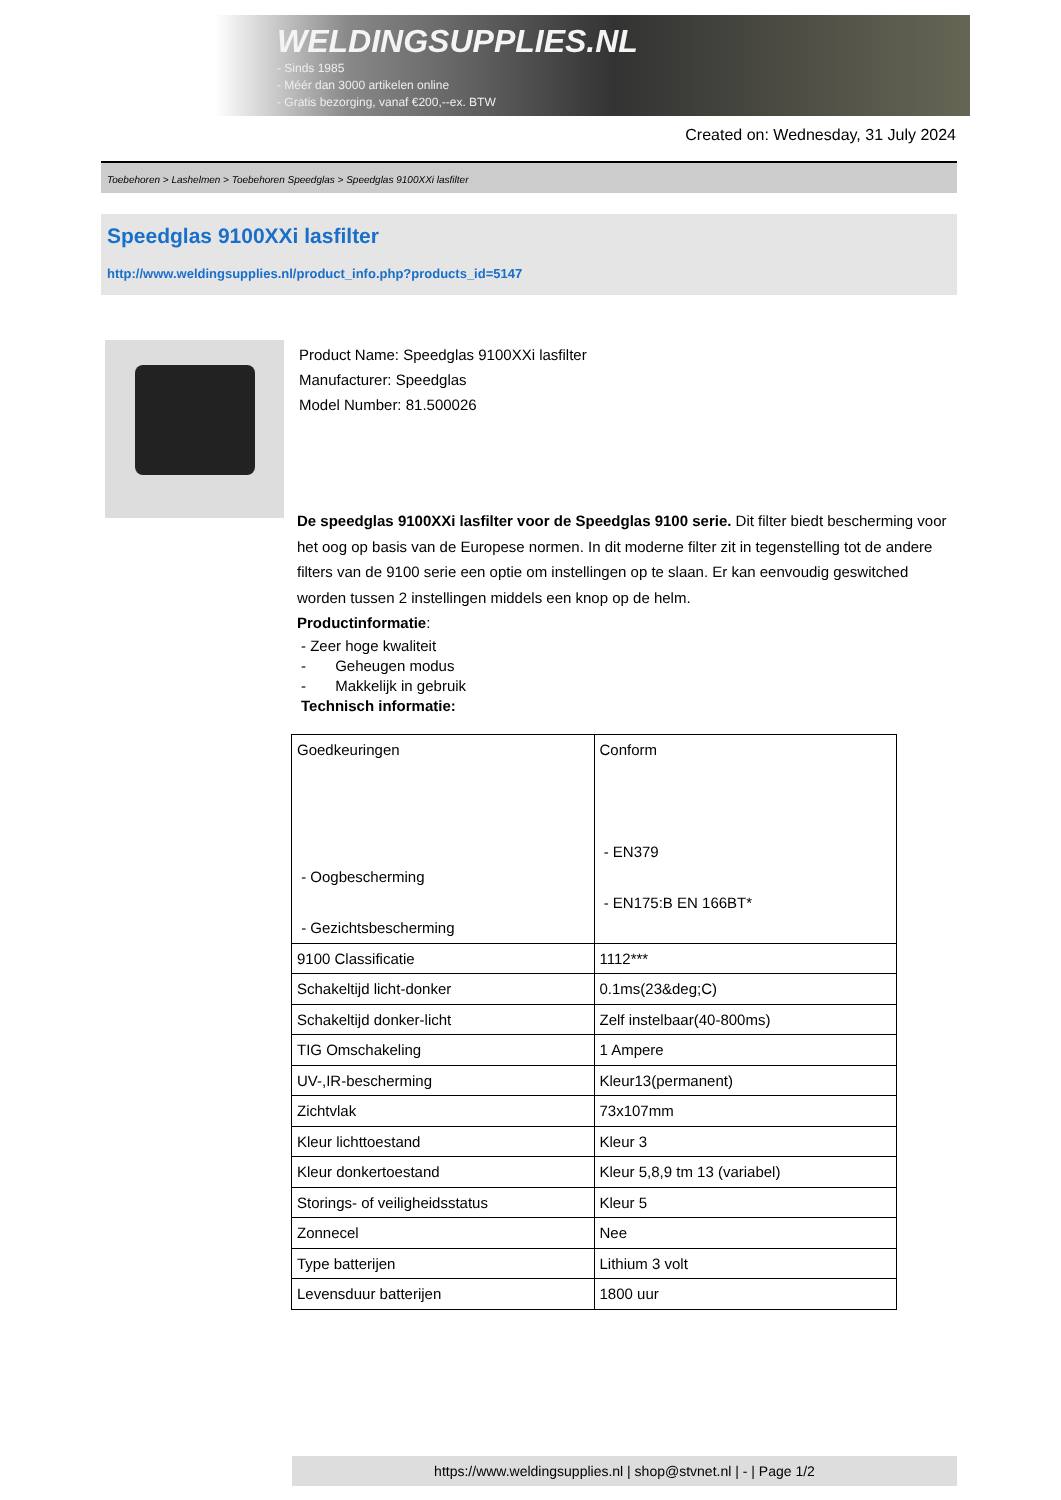WELDINGSUPPLIES.NL
- Sinds 1985
- Méér dan 3000 artikelen online
- Gratis bezorging, vanaf €200,--ex. BTW
Created on: Wednesday, 31 July 2024
Toebehoren > Lashelmen > Toebehoren Speedglas > Speedglas 9100XXi lasfilter
Speedglas 9100XXi lasfilter
http://www.weldingsupplies.nl/product_info.php?products_id=5147
Product Name: Speedglas 9100XXi lasfilter
Manufacturer: Speedglas
Model Number: 81.500026
De speedglas 9100XXi lasfilter voor de Speedglas 9100 serie. Dit filter biedt bescherming voor het oog op basis van de Europese normen. In dit moderne filter zit in tegenstelling tot de andere filters van de 9100 serie een optie om instellingen op te slaan. Er kan eenvoudig geswitched worden tussen 2 instellingen middels een knop op de helm.
Productinformatie:
- Zeer hoge kwaliteit
- Geheugen modus
- Makkelijk in gebruik
Technisch informatie:
| Goedkeuringen - Oogbescherming - Gezichtsbescherming | Conform - EN379 - EN175:B EN 166BT* |
| 9100 Classificatie | 1112*** |
| Schakeltijd licht-donker | 0.1ms(23&deg;C) |
| Schakeltijd donker-licht | Zelf instelbaar(40-800ms) |
| TIG Omschakeling | 1 Ampere |
| UV-,IR-bescherming | Kleur13(permanent) |
| Zichtvlak | 73x107mm |
| Kleur lichttoestand | Kleur 3 |
| Kleur donkertoestand | Kleur 5,8,9 tm 13 (variabel) |
| Storings- of veiligheidsstatus | Kleur 5 |
| Zonnecel | Nee |
| Type batterijen | Lithium 3 volt |
| Levensduur batterijen | 1800 uur |
https://www.weldingsupplies.nl | shop@stvnet.nl | - | Page 1/2